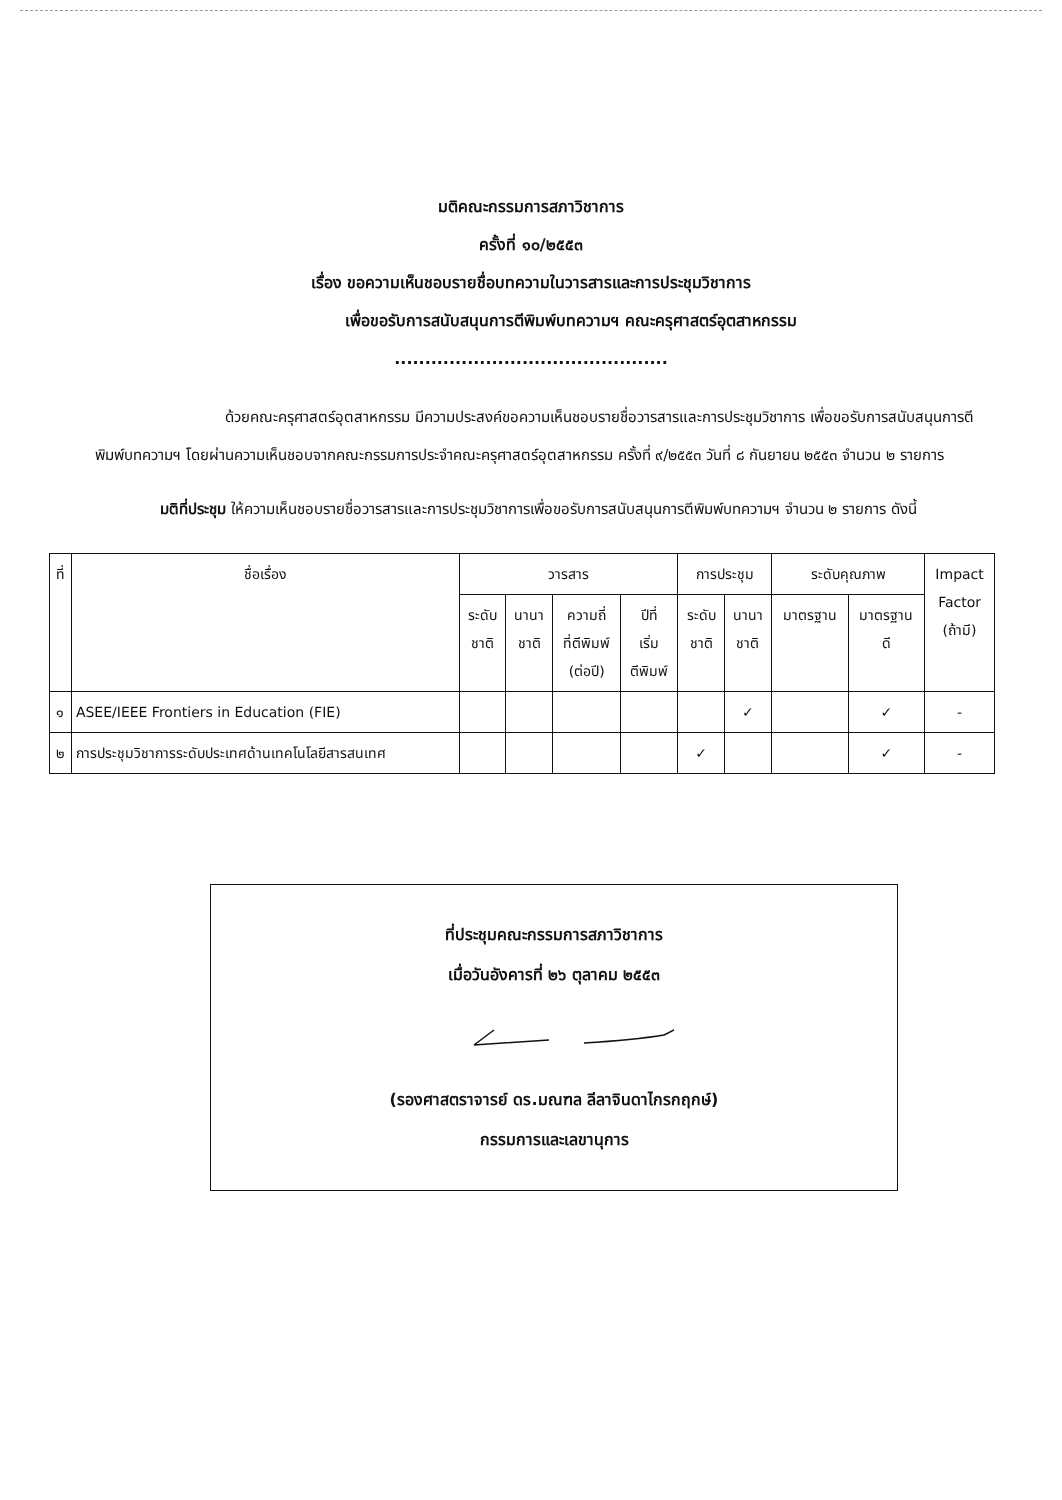มติคณะกรรมการสภาวิชาการ
ครั้งที่ ๑๐/๒๕๕๓
เรื่อง ขอความเห็นชอบรายชื่อบทความในวารสารและการประชุมวิชาการ
เพื่อขอรับการสนับสนุนการตีพิมพ์บทความฯ คณะครุศาสตร์อุตสาหกรรม
.............................................
ด้วยคณะครุศาสตร์อุตสาหกรรม มีความประสงค์ขอความเห็นชอบรายชื่อวารสารและการประชุมวิชาการ เพื่อขอรับการสนับสนุนการตีพิมพ์บทความฯ โดยผ่านความเห็นชอบจากคณะกรรมการประจำคณะครุศาสตร์อุตสาหกรรม ครั้งที่ ๙/๒๕๕๓ วันที่ ๘ กันยายน ๒๕๕๓ จำนวน ๒ รายการ
มติที่ประชุม ให้ความเห็นชอบรายชื่อวารสารและการประชุมวิชาการเพื่อขอรับการสนับสนุนการตีพิมพ์บทความฯ จำนวน ๒ รายการ ดังนี้
| ที่ | ชื่อเรื่อง | วารสาร | | | | การประชุม | | ระดับคุณภาพ | | Impact Factor (ถ้ามี) |
| --- | --- | --- | --- | --- | --- | --- | --- | --- | --- | --- |
| | | ระดับ ชาติ | นานา ชาติ | ความถี่ ที่ตีพิมพ์ (ต่อปี) | ปีที่ เริ่ม ตีพิมพ์ | ระดับ ชาติ | นานา ชาติ | มาตรฐาน | มาตรฐาน ดี | |
| ๑ | ASEE/IEEE Frontiers in Education (FIE) | | | | | | ✓ | | ✓ | - |
| ๒ | การประชุมวิชาการระดับประเทศด้านเทคโนโลยีสารสนเทศ | | | | | ✓ | | | ✓ | - |
ที่ประชุมคณะกรรมการสภาวิชาการ
เมื่อวันอังคารที่ ๒๖ ตุลาคม ๒๕๕๓
(รองศาสตราจารย์ ดร.มณฑล ลีลาจินดาไกรกฤกษ์)
กรรมการและเลขานุการ